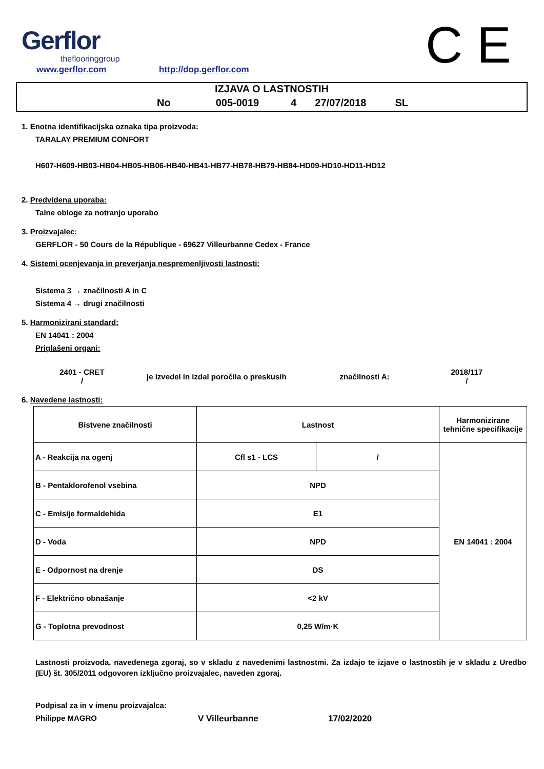Gerflor
theflooringgroup
www.gerflor.com http://dop.gerflor.com C E
IZJAVA O LASTNOSTIH
No 005-0019 4 27/07/2018 SL
1. Enotna identifikacijska oznaka tipa proizvoda:
TARALAY PREMIUM CONFORT
H607-H609-HB03-HB04-HB05-HB06-HB40-HB41-HB77-HB78-HB79-HB84-HD09-HD10-HD11-HD12
2. Predvidena uporaba:
Talne obloge za notranjo uporabo
3. Proizvajalec:
GERFLOR - 50 Cours de la République - 69627 Villeurbanne Cedex - France
4. Sistemi ocenjevanja in preverjanja nespremenljivosti lastnosti:
Sistema 3 → značilnosti A in C
Sistema 4 → drugi značilnosti
5. Harmonizirani standard:
EN 14041 : 2004
Priglašeni organi:
2401 - CRET
/
je izvedel in izdal poročila o preskusih
značilnosti A:
2018/117
/
6. Navedene lastnosti:
| Bistvene značilnosti | Lastnost | | Harmonizirane tehnične specifikacije |
| A - Reakcija na ogenj | Cfl s1 - LCS | / | EN 14041 : 2004 |
| B - Pentaklorofenol vsebina | NPD | | |
| C - Emisije formaldehida | E1 | | |
| D - Voda | NPD | | |
| E - Odpornost na drenje | DS | | |
| F - Električno obnašanje | <2 kV | | |
| G - Toplotna prevodnost | 0,25 W/m·K | | |
Lastnosti proizvoda, navedenega zgoraj, so v skladu z navedenimi lastnostmi. Za izdajo te izjave o lastnostih je v skladu z Uredbo (EU) št. 305/2011 odgovoren izključno proizvajalec, naveden zgoraj.
Podpisal za in v imenu proizvajalca:
Philippe MAGRO V Villeurbanne 17/02/2020